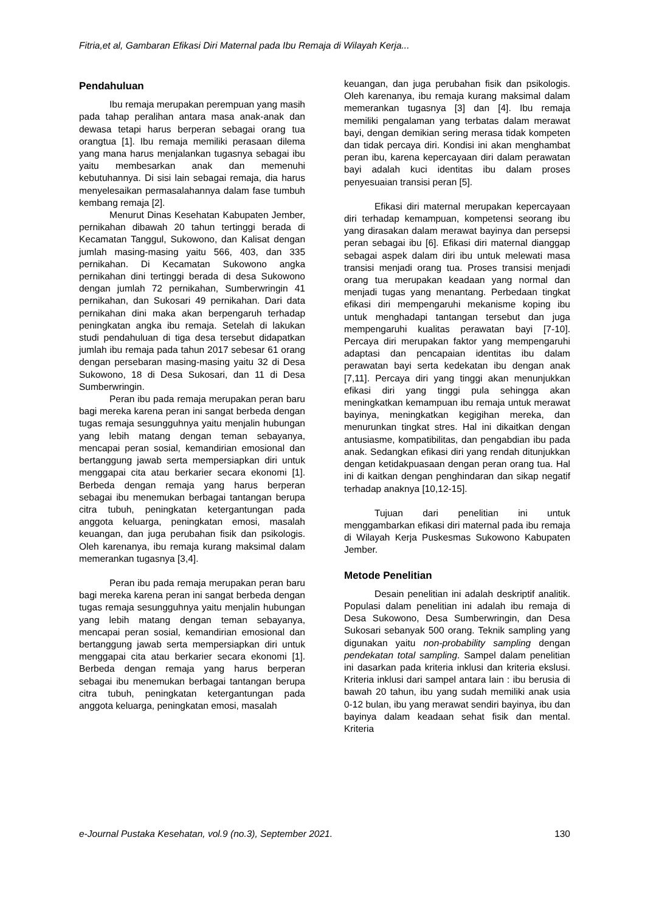Fitria,et al, Gambaran Efikasi Diri Maternal pada Ibu Remaja di Wilayah Kerja...
Pendahuluan
Ibu remaja merupakan perempuan yang masih pada tahap peralihan antara masa anak-anak dan dewasa tetapi harus berperan sebagai orang tua orangtua [1]. Ibu remaja memiliki perasaan dilema yang mana harus menjalankan tugasnya sebagai ibu yaitu membesarkan anak dan memenuhi kebutuhannya. Di sisi lain sebagai remaja, dia harus menyelesaikan permasalahannya dalam fase tumbuh kembang remaja [2].
Menurut Dinas Kesehatan Kabupaten Jember, pernikahan dibawah 20 tahun tertinggi berada di Kecamatan Tanggul, Sukowono, dan Kalisat dengan jumlah masing-masing yaitu 566, 403, dan 335 pernikahan. Di Kecamatan Sukowono angka pernikahan dini tertinggi berada di desa Sukowono dengan jumlah 72 pernikahan, Sumberwringin 41 pernikahan, dan Sukosari 49 pernikahan. Dari data pernikahan dini maka akan berpengaruh terhadap peningkatan angka ibu remaja. Setelah di lakukan studi pendahuluan di tiga desa tersebut didapatkan jumlah ibu remaja pada tahun 2017 sebesar 61 orang dengan persebaran masing-masing yaitu 32 di Desa Sukowono, 18 di Desa Sukosari, dan 11 di Desa Sumberwringin.
Peran ibu pada remaja merupakan peran baru bagi mereka karena peran ini sangat berbeda dengan tugas remaja sesungguhnya yaitu menjalin hubungan yang lebih matang dengan teman sebayanya, mencapai peran sosial, kemandirian emosional dan bertanggung jawab serta mempersiapkan diri untuk menggapai cita atau berkarier secara ekonomi [1]. Berbeda dengan remaja yang harus berperan sebagai ibu menemukan berbagai tantangan berupa citra tubuh, peningkatan ketergantungan pada anggota keluarga, peningkatan emosi, masalah keuangan, dan juga perubahan fisik dan psikologis. Oleh karenanya, ibu remaja kurang maksimal dalam memerankan tugasnya [3,4].
Peran ibu pada remaja merupakan peran baru bagi mereka karena peran ini sangat berbeda dengan tugas remaja sesungguhnya yaitu menjalin hubungan yang lebih matang dengan teman sebayanya, mencapai peran sosial, kemandirian emosional dan bertanggung jawab serta mempersiapkan diri untuk menggapai cita atau berkarier secara ekonomi [1]. Berbeda dengan remaja yang harus berperan sebagai ibu menemukan berbagai tantangan berupa citra tubuh, peningkatan ketergantungan pada anggota keluarga, peningkatan emosi, masalah
keuangan, dan juga perubahan fisik dan psikologis. Oleh karenanya, ibu remaja kurang maksimal dalam memerankan tugasnya [3] dan [4]. Ibu remaja memiliki pengalaman yang terbatas dalam merawat bayi, dengan demikian sering merasa tidak kompeten dan tidak percaya diri. Kondisi ini akan menghambat peran ibu, karena kepercayaan diri dalam perawatan bayi adalah kuci identitas ibu dalam proses penyesuaian transisi peran [5].
Efikasi diri maternal merupakan kepercayaan diri terhadap kemampuan, kompetensi seorang ibu yang dirasakan dalam merawat bayinya dan persepsi peran sebagai ibu [6]. Efikasi diri maternal dianggap sebagai aspek dalam diri ibu untuk melewati masa transisi menjadi orang tua. Proses transisi menjadi orang tua merupakan keadaan yang normal dan menjadi tugas yang menantang. Perbedaan tingkat efikasi diri mempengaruhi mekanisme koping ibu untuk menghadapi tantangan tersebut dan juga mempengaruhi kualitas perawatan bayi [7-10]. Percaya diri merupakan faktor yang mempengaruhi adaptasi dan pencapaian identitas ibu dalam perawatan bayi serta kedekatan ibu dengan anak [7,11]. Percaya diri yang tinggi akan menunjukkan efikasi diri yang tinggi pula sehingga akan meningkatkan kemampuan ibu remaja untuk merawat bayinya, meningkatkan kegigihan mereka, dan menurunkan tingkat stres. Hal ini dikaitkan dengan antusiasme, kompatibilitas, dan pengabdian ibu pada anak. Sedangkan efikasi diri yang rendah ditunjukkan dengan ketidakpuasaan dengan peran orang tua. Hal ini di kaitkan dengan penghindaran dan sikap negatif terhadap anaknya [10,12-15].
Tujuan dari penelitian ini untuk menggambarkan efikasi diri maternal pada ibu remaja di Wilayah Kerja Puskesmas Sukowono Kabupaten Jember.
Metode Penelitian
Desain penelitian ini adalah deskriptif analitik. Populasi dalam penelitian ini adalah ibu remaja di Desa Sukowono, Desa Sumberwringin, dan Desa Sukosari sebanyak 500 orang. Teknik sampling yang digunakan yaitu non-probability sampling dengan pendekatan total sampling. Sampel dalam penelitian ini dasarkan pada kriteria inklusi dan kriteria ekslusi. Kriteria inklusi dari sampel antara lain : ibu berusia di bawah 20 tahun, ibu yang sudah memiliki anak usia 0-12 bulan, ibu yang merawat sendiri bayinya, ibu dan bayinya dalam keadaan sehat fisik dan mental. Kriteria
e-Journal Pustaka Kesehatan, vol.9 (no.3), September 2021. 130